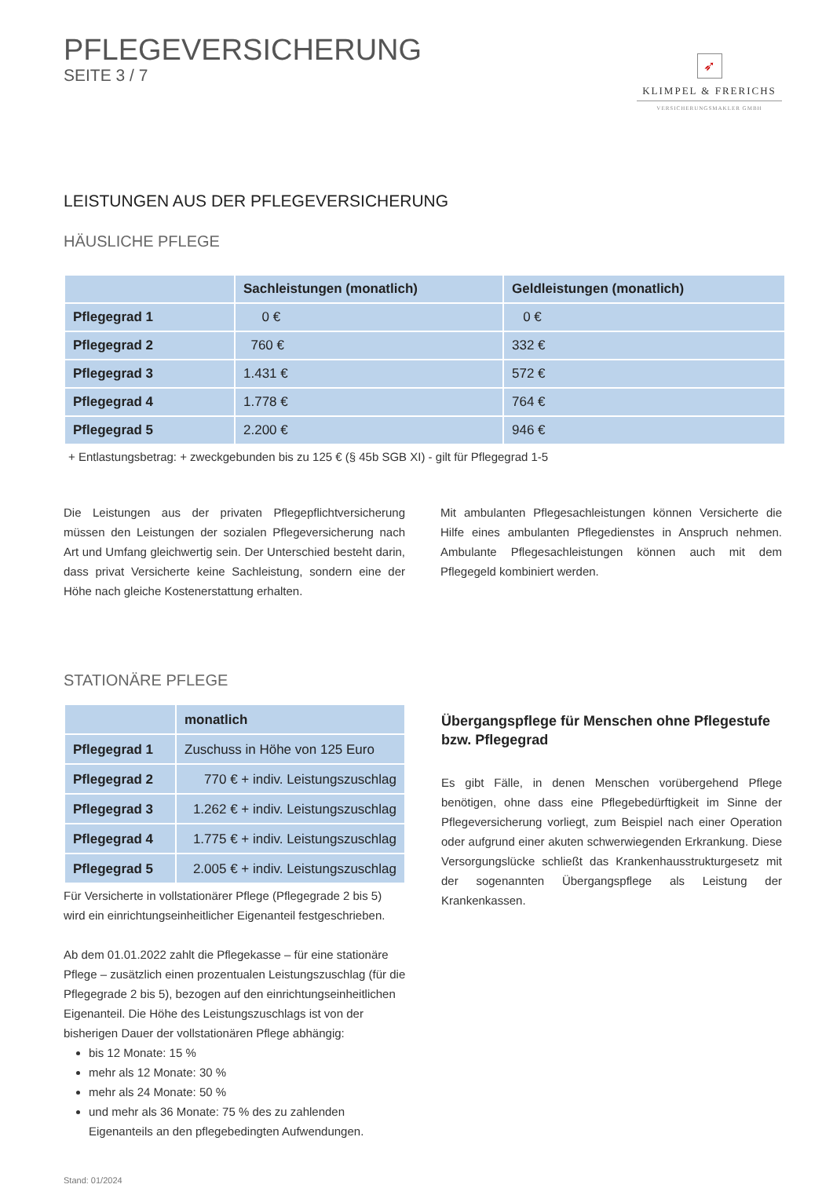PFLEGEVERSICHERUNG
SEITE 3 / 7
➶
KLIMPEL & FRERICHS
VERSICHERUNGSMAKLER GMBH
LEISTUNGEN AUS DER PFLEGEVERSICHERUNG
HÄUSLICHE PFLEGE
| | Sachleistungen (monatlich) | Geldleistungen (monatlich) |
| --- | --- | --- |
| Pflegegrad 1 | 0 € | 0 € |
| Pflegegrad 2 | 760 € | 332 € |
| Pflegegrad 3 | 1.431 € | 572 € |
| Pflegegrad 4 | 1.778 € | 764 € |
| Pflegegrad 5 | 2.200 € | 946 € |
+ Entlastungsbetrag: + zweckgebunden bis zu 125 € (§ 45b SGB XI) - gilt für Pflegegrad 1-5
Die Leistungen aus der privaten Pflegepflichtversicherung müssen den Leistungen der sozialen Pflegeversicherung nach Art und Umfang gleichwertig sein. Der Unterschied besteht darin, dass privat Versicherte keine Sachleistung, sondern eine der Höhe nach gleiche Kostenerstattung erhalten.
Mit ambulanten Pflegesachleistungen können Versicherte die Hilfe eines ambulanten Pflegedienstes in Anspruch nehmen. Ambulante Pflegesachleistungen können auch mit dem Pflegegeld kombiniert werden.
STATIONÄRE PFLEGE
| | monatlich |
| --- | --- |
| Pflegegrad 1 | Zuschuss in Höhe von 125 Euro |
| Pflegegrad 2 | 770 € + indiv. Leistungszuschlag |
| Pflegegrad 3 | 1.262 € + indiv. Leistungszuschlag |
| Pflegegrad 4 | 1.775 € + indiv. Leistungszuschlag |
| Pflegegrad 5 | 2.005 € + indiv. Leistungszuschlag |
Für Versicherte in vollstationärer Pflege (Pflegegrade 2 bis 5) wird ein einrichtungseinheitlicher Eigenanteil festgeschrieben.
Ab dem 01.01.2022 zahlt die Pflegekasse – für eine stationäre Pflege – zusätzlich einen prozentualen Leistungszuschlag (für die Pflegegrade 2 bis 5), bezogen auf den einrichtungseinheitlichen Eigenanteil. Die Höhe des Leistungszuschlags ist von der bisherigen Dauer der vollstationären Pflege abhängig:
bis 12 Monate: 15 %
mehr als 12 Monate: 30 %
mehr als 24 Monate: 50 %
und mehr als 36 Monate: 75 % des zu zahlenden Eigenanteils an den pflegebedingten Aufwendungen.
Stand: 01/2024
Übergangspflege für Menschen ohne Pflegestufe bzw. Pflegegrad
Es gibt Fälle, in denen Menschen vorübergehend Pflege benötigen, ohne dass eine Pflegebedürftigkeit im Sinne der Pflegeversicherung vorliegt, zum Beispiel nach einer Operation oder aufgrund einer akuten schwerwiegenden Erkrankung. Diese Versorgungslücke schließt das Krankenhausstrukturgesetz mit der sogenannten Übergangspflege als Leistung der Krankenkassen.